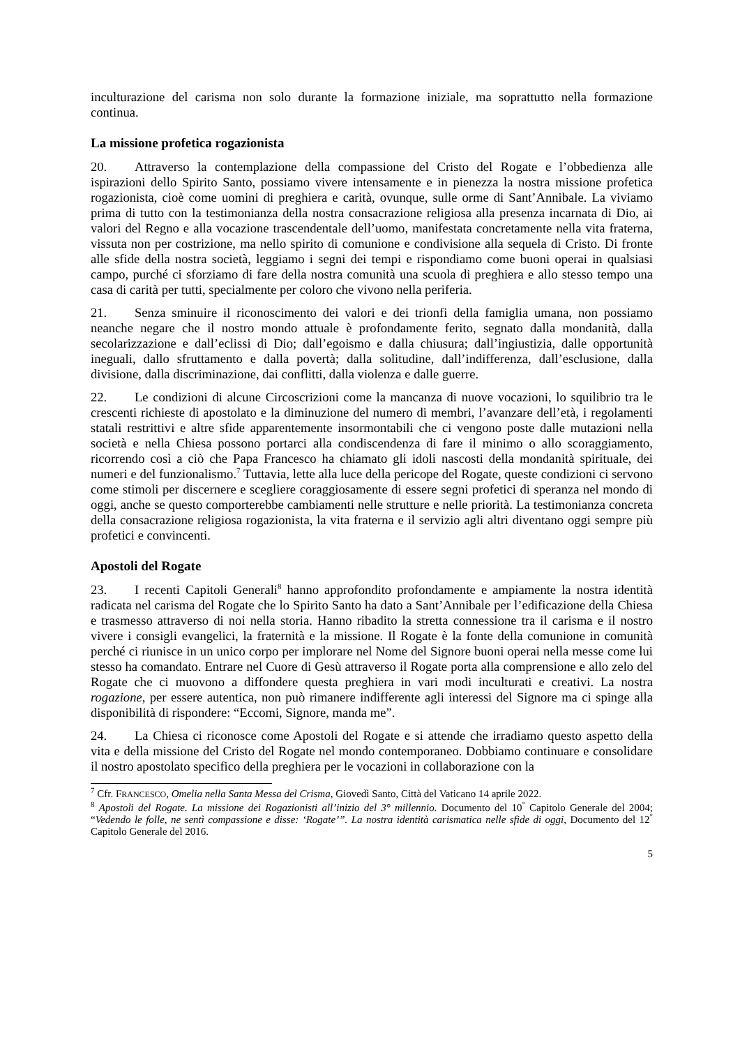inculturazione del carisma non solo durante la formazione iniziale, ma soprattutto nella formazione continua.
La missione profetica rogazionista
20. Attraverso la contemplazione della compassione del Cristo del Rogate e l’obbedienza alle ispirazioni dello Spirito Santo, possiamo vivere intensamente e in pienezza la nostra missione profetica rogazionista, cioè come uomini di preghiera e carità, ovunque, sulle orme di Sant’Annibale. La viviamo prima di tutto con la testimonianza della nostra consacrazione religiosa alla presenza incarnata di Dio, ai valori del Regno e alla vocazione trascendentale dell’uomo, manifestata concretamente nella vita fraterna, vissuta non per costrizione, ma nello spirito di comunione e condivisione alla sequela di Cristo. Di fronte alle sfide della nostra società, leggiamo i segni dei tempi e rispondiamo come buoni operai in qualsiasi campo, purché ci sforziamo di fare della nostra comunità una scuola di preghiera e allo stesso tempo una casa di carità per tutti, specialmente per coloro che vivono nella periferia.
21. Senza sminuire il riconoscimento dei valori e dei trionfi della famiglia umana, non possiamo neanche negare che il nostro mondo attuale è profondamente ferito, segnato dalla mondanità, dalla secolarizzazione e dall’eclissi di Dio; dall’egoismo e dalla chiusura; dall’ingiustizia, dalle opportunità ineguali, dallo sfruttamento e dalla povertà; dalla solitudine, dall’indifferenza, dall’esclusione, dalla divisione, dalla discriminazione, dai conflitti, dalla violenza e dalle guerre.
22. Le condizioni di alcune Circoscrizioni come la mancanza di nuove vocazioni, lo squilibrio tra le crescenti richieste di apostolato e la diminuzione del numero di membri, l’avanzare dell’età, i regolamenti statali restrittivi e altre sfide apparentemente insormontabili che ci vengono poste dalle mutazioni nella società e nella Chiesa possono portarci alla condiscendenza di fare il minimo o allo scoraggiamento, ricorrendo così a ciò che Papa Francesco ha chiamato gli idoli nascosti della mondanità spirituale, dei numeri e del funzionalismo.<sup>7</sup> Tuttavia, lette alla luce della pericope del Rogate, queste condizioni ci servono come stimoli per discernere e scegliere coraggiosamente di essere segni profetici di speranza nel mondo di oggi, anche se questo comporterebbe cambiamenti nelle strutture e nelle priorità. La testimonianza concreta della consacrazione religiosa rogazionista, la vita fraterna e il servizio agli altri diventano oggi sempre più profetici e convincenti.
Apostoli del Rogate
23. I recenti Capitoli Generali<sup>8</sup> hanno approfondito profondamente e ampiamente la nostra identità radicata nel carisma del Rogate che lo Spirito Santo ha dato a Sant’Annibale per l’edificazione della Chiesa e trasmesso attraverso di noi nella storia. Hanno ribadito la stretta connessione tra il carisma e il nostro vivere i consigli evangelici, la fraternità e la missione. Il Rogate è la fonte della comunione in comunità perché ci riunisce in un unico corpo per implorare nel Nome del Signore buoni operai nella messe come lui stesso ha comandato. Entrare nel Cuore di Gesù attraverso il Rogate porta alla comprensione e allo zelo del Rogate che ci muovono a diffondere questa preghiera in vari modi inculturati e creativi. La nostra rogazione, per essere autentica, non può rimanere indifferente agli interessi del Signore ma ci spinge alla disponibilità di rispondere: “Eccomi, Signore, manda me”.
24. La Chiesa ci riconosce come Apostoli del Rogate e si attende che irradiamo questo aspetto della vita e della missione del Cristo del Rogate nel mondo contemporaneo. Dobbiamo continuare e consolidare il nostro apostolato specifico della preghiera per le vocazioni in collaborazione con la
<sup>7</sup> Cfr. FRANCESCO, Omelia nella Santa Messa del Crisma, Giovedì Santo, Città del Vaticano 14 aprile 2022.
<sup>8</sup> Apostoli del Rogate. La missione dei Rogazionisti all’inizio del 3° millennio. Documento del 10<sup>°</sup> Capitolo Generale del 2004; “Vedendo le folle, ne sentì compassione e disse: ‘Rogate’”. La nostra identità carismatica nelle sfide di oggi, Documento del 12<sup>°</sup> Capitolo Generale del 2016.
5